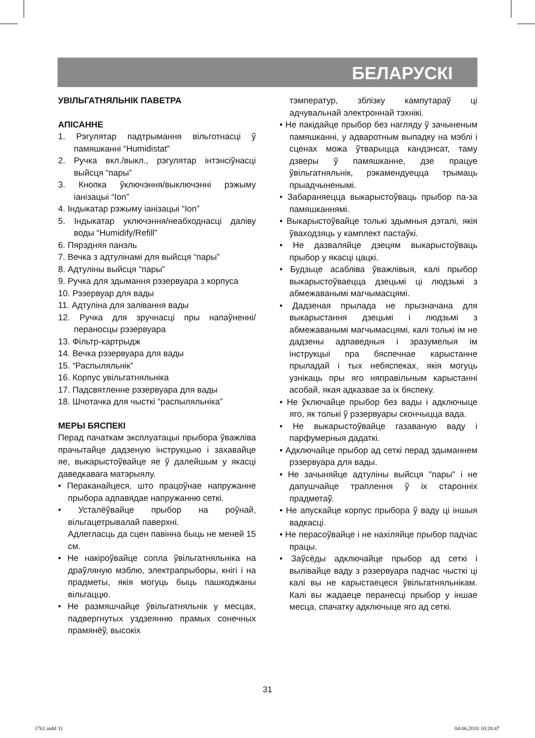БЕЛАРУСКІ
УВІЛЬГАТНЯЛЬНІК ПАВЕТРА
АПІСАННЕ
1. Рэгулятар падтрымання вільготнасці ў памяшканні “Humidistat”
2. Ручка вкл./выкл., рэгулятар інтэнсіўнасці выйсця “пары”
3. Кнопка ўключэння/выключэнні рэжыму іанізацыі “Ion”
4. Індыкатар рэжыму іанізацыі “Ion”
5. Індыкатар уключэння/неабходнасці даліву воды “Humidify/Refill”
6. Пярэдняя панэль
7. Вечка з адтулінамі для выйсця “пары”
8. Адтуліны выйсця “пары”
9. Ручка для здымання рэзервуара з корпуса
10. Рэзервуар для вады
11. Адтуліна для залівання вады
12. Ручка для зручнасці пры напаўненні/ пераносцы рэзервуара
13. Фільтр-картрыдж
14. Вечка рэзервуара для вады
15. “Распыляльнік”
16. Корпус увільгатняльніка
17. Падсвятленне рэзервуара для вады
18. Шчотачка для чысткі “распыляльніка”
МЕРЫ БЯСПЕКІ
Перад пачаткам эксплуатацыі прыбора ўважліва прачытайце дадзеную інструкцыю і захавайце яе, выкарыстоўвайце яе ў далейшым у якасці даведкавага матэрыялу.
• Пераканайцеся, што працоўнае напружанне прыбора адпавядае напружанню сеткі.
• Усталёўвайце прыбор на роўнай, вільгацетрывалай паверхні.
Адлегласць да сцен павінна быць не меней 15 см.
• Не накіроўвайце сопла ўвільгатняльніка на драўляную мэблю, электрапрыборы, кнігі і на прадметы, якія могуць быць пашкоджаны вільгаццю.
• Не размяшчайце ўвільгатняльнік у месцах, падвергнутых уздзеянню прамых сонечных прамянёў, высокіх
тэмператур, зблізку кампутараў ці адчувальнай электроннай тэхнікі.
• Не пакідайце прыбор без нагляду ў зачыненым памяшканні, у адваротным выпадку на мэблі і сценах можа ўтварыцца кандэнсат, таму дзверы ў памяшканне, дзе працуе ўвільгатняльнік, рэкамендуецца трымаць прыадчыненымі.
• Забараняецца выкарыстоўваць прыбор па-за памяшканнямі.
• Выкарыстоўвайце толькі здымныя дэталі, якія ўваходзяць у камплект пастаўкі.
• Не дазваляйце дзецям выкарыстоўваць прыбор у якасці цацкі.
• Будзьце асабліва ўважлівыя, калі прыбор выкарыстоўваецца дзецьмі ці людзьмі з абмежаванымі магчымасцямі.
• Дадзеная прылада не прызначана для выкарыстання дзецьмі і людзьмі з абмежаванымі магчымасцямі, калі толькі ім не дадзены адпаведныя і зразумелыя ім інструкцыі пра бяспечнае карыстанне прыладай і тых небяспеках, якія могуць узнікаць пры яго няправільным карыстанні асобай, якая адказвае за іх бяспеку.
• Не ўключайце прыбор без вады і адключыце яго, як толькі ў рэзервуары скончыцца вада.
• Не выкарыстоўвайце газаваную ваду і парфумерныя дадаткі.
• Адключайце прыбор ад сеткі перад здыманнем рэзервуара для вады.
• Не зачыняйце адтуліны выйсця "пары" і не дапушчайце траплення ў іх старонніх прадметаў.
• Не апускайце корпус прыбора ў ваду ці іншыя вадкасці.
• Не перасоўвайце і не нахіляйце прыбор падчас працы.
• Заўсёды адключайце прыбор ад сеткі і вылівайце ваду з рэзервуара падчас чысткі ці калі вы не карыстаецеся ўвільгатняльнікам. Калі вы жадаеце перанесці прыбор у іншае месца, спачатку адключыце яго ад сеткі.
31
1761.indd 31 04.06.2010 10:20:47